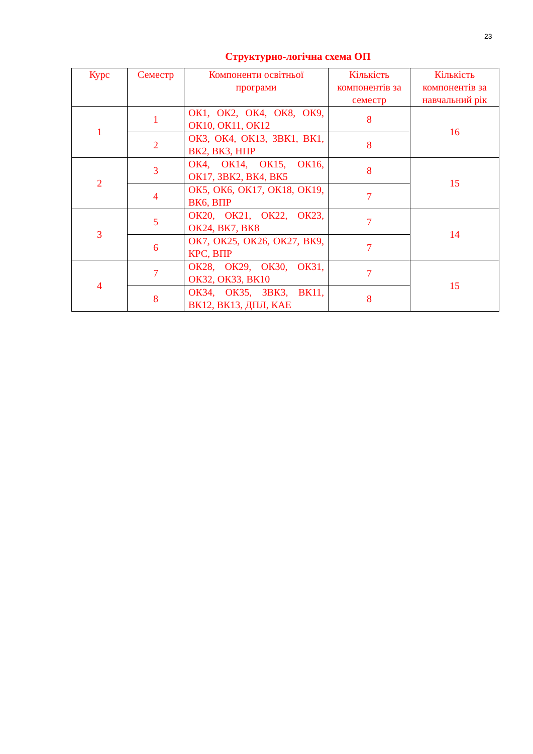23
Структурно-логічна схема ОП
| Курс | Семестр | Компоненти освітньої програми | Кількість компонентів за семестр | Кількість компонентів за навчальний рік |
| --- | --- | --- | --- | --- |
| 1 | 1 | ОК1, ОК2, ОК4, ОК8, ОК9, ОК10, ОК11, ОК12 | 8 | 16 |
| | 2 | ОК3, ОК4, ОК13, ЗВК1, ВК1, ВК2, ВК3, НПР | 8 | |
| 2 | 3 | ОК4, ОК14, ОК15, ОК16, ОК17, ЗВК2, ВК4, ВК5 | 8 | 15 |
| | 4 | ОК5, ОК6, ОК17, ОК18, ОК19, ВК6, ВПР | 7 | |
| 3 | 5 | ОК20, ОК21, ОК22, ОК23, ОК24, ВК7, ВК8 | 7 | 14 |
| | 6 | ОК7, ОК25, ОК26, ОК27, ВК9, КРС, ВПР | 7 | |
| 4 | 7 | ОК28, ОК29, ОК30, ОК31, ОК32, ОК33, ВК10 | 7 | 15 |
| | 8 | ОК34, ОК35, ЗВК3, ВК11, ВК12, ВК13, ДПЛ, КАЕ | 8 | |